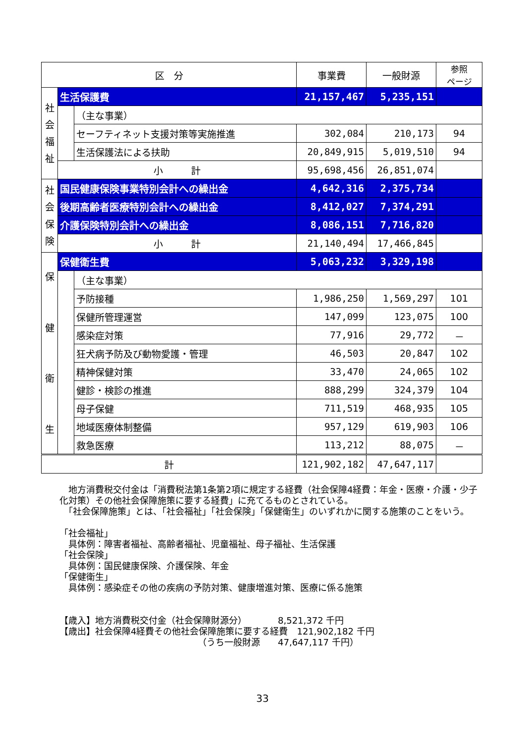| 区 分 | | | 事業費 | 一般財源 | 参照 ページ |
| --- | --- | --- | --- | --- | --- |
| 社 会 福 祉 | 生活保護費 | | 21,157,467 | 5,235,151 | |
| | | （主な事業） | | | |
| | | セーフティネット支援対策等実施推進 | 302,084 | 210,173 | 94 |
| | | 生活保護法による扶助 | 20,849,915 | 5,019,510 | 94 |
| | 小 計 | | 95,698,456 | 26,851,074 | |
| 社 会 保 険 | 国民健康保険事業特別会計への繰出金 | | 4,642,316 | 2,375,734 | |
| | 後期高齢者医療特別会計への繰出金 | | 8,412,027 | 7,374,291 | |
| | 介護保険特別会計への繰出金 | | 8,086,151 | 7,716,820 | |
| | 小 計 | | 21,140,494 | 17,466,845 | |
| 保 健 衛 生 | 保健衛生費 | | 5,063,232 | 3,329,198 | |
| | | （主な事業） | | | |
| | | 予防接種 | 1,986,250 | 1,569,297 | 101 |
| | | 保健所管理運営 | 147,099 | 123,075 | 100 |
| | | 感染症対策 | 77,916 | 29,772 | － |
| | | 狂犬病予防及び動物愛護・管理 | 46,503 | 20,847 | 102 |
| | | 精神保健対策 | 33,470 | 24,065 | 102 |
| | | 健診・検診の推進 | 888,299 | 324,379 | 104 |
| | | 母子保健 | 711,519 | 468,935 | 105 |
| | | 地域医療体制整備 | 957,129 | 619,903 | 106 |
| | | 救急医療 | 113,212 | 88,075 | － |
| 計 | | | 121,902,182 | 47,647,117 | |
　地方消費税交付金は「消費税法第1条第2項に規定する経費（社会保障4経費：年金・医療・介護・少子化対策）その他社会保障施策に要する経費」に充てるものとされている。
　「社会保障施策」とは、「社会福祉」「社会保険」「保健衛生」のいずれかに関する施策のことをいう。
「社会福祉」
　具体例：障害者福祉、高齢者福祉、児童福祉、母子福祉、生活保護
「社会保険」
　具体例：国民健康保険、介護保険、年金
「保健衛生」
　具体例：感染症その他の疾病の予防対策、健康増進対策、医療に係る施策
【歳入】地方消費税交付金（社会保障財源分）　　　　8,521,372 千円
【歳出】社会保障4経費その他社会保障施策に要する経費　121,902,182 千円
　　　　　　　　　　　　　　　　（うち一般財源　　47,647,117 千円）
33